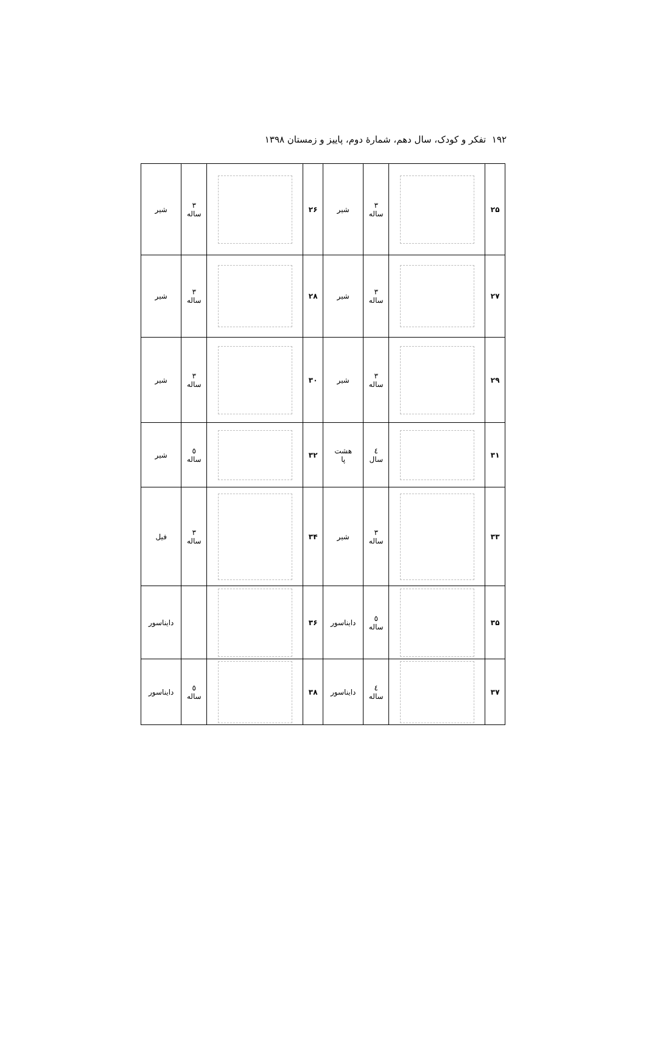۱۹۲ تفکر و کودک، سال دهم، شمارهٔ دوم، پاییز و زمستان ۱۳۹۸
| ۲۵ | | ۳ ساله | شیر | ۲۶ | | ۳ ساله | شیر |
| ۲۷ | | ۳ ساله | شیر | ۲۸ | | ۳ ساله | شیر |
| ۲۹ | | ۳ ساله | شیر | ۳۰ | | ۳ ساله | شیر |
| ۳۱ | | ٤ سال | هشت پا | ۳۲ | | ٥ ساله | شیر |
| ۳۳ | | ۳ ساله | شیر | ۳۴ | | ۳ ساله | فیل |
| ۳۵ | | ٥ ساله | دایناسور | ۳۶ | | | دایناسور |
| ۳۷ | | ٤ ساله | دایناسور | ۳۸ | | ٥ ساله | دایناسور |